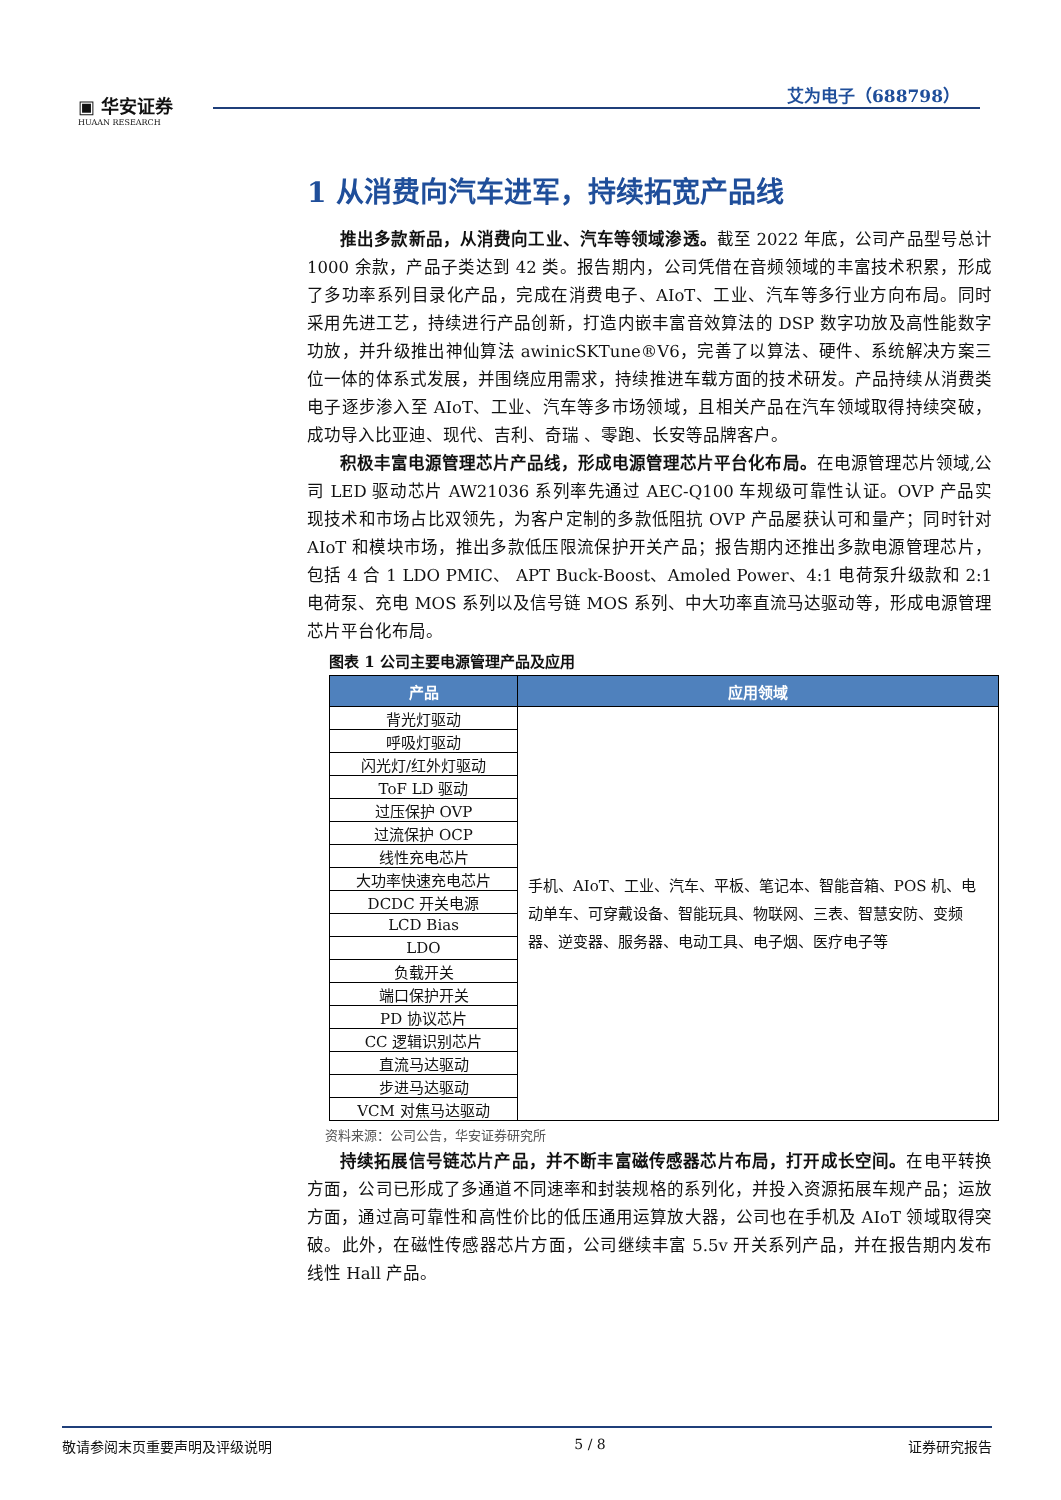▣ 华安证券
HUAAN RESEARCH
艾为电子（688798）
1 从消费向汽车进军，持续拓宽产品线
推出多款新品，从消费向工业、汽车等领域渗透。截至 2022 年底，公司产品型号总计 1000 余款，产品子类达到 42 类。报告期内，公司凭借在音频领域的丰富技术积累，形成了多功率系列目录化产品，完成在消费电子、AIoT、工业、汽车等多行业方向布局。同时采用先进工艺，持续进行产品创新，打造内嵌丰富音效算法的 DSP 数字功放及高性能数字功放，并升级推出神仙算法 awinicSKTune®V6，完善了以算法、硬件、系统解决方案三位一体的体系式发展，并围绕应用需求，持续推进车载方面的技术研发。产品持续从消费类电子逐步渗入至 AIoT、工业、汽车等多市场领域，且相关产品在汽车领域取得持续突破，成功导入比亚迪、现代、吉利、奇瑞 、零跑、长安等品牌客户。
积极丰富电源管理芯片产品线，形成电源管理芯片平台化布局。在电源管理芯片领域,公司 LED 驱动芯片 AW21036 系列率先通过 AEC-Q100 车规级可靠性认证。OVP 产品实现技术和市场占比双领先，为客户定制的多款低阻抗 OVP 产品屡获认可和量产；同时针对 AIoT 和模块市场，推出多款低压限流保护开关产品；报告期内还推出多款电源管理芯片，包括 4 合 1 LDO PMIC、 APT Buck-Boost、Amoled Power、4:1 电荷泵升级款和 2:1 电荷泵、充电 MOS 系列以及信号链 MOS 系列、中大功率直流马达驱动等，形成电源管理芯片平台化布局。
图表 1 公司主要电源管理产品及应用
| 产品 | 应用领域 |
| --- | --- |
| 背光灯驱动 | 手机、AIoT、工业、汽车、平板、笔记本、智能音箱、POS 机、电动单车、可穿戴设备、智能玩具、物联网、三表、智慧安防、变频器、逆变器、服务器、电动工具、电子烟、医疗电子等 |
| 呼吸灯驱动 | |
| 闪光灯/红外灯驱动 | |
| ToF LD 驱动 | |
| 过压保护 OVP | |
| 过流保护 OCP | |
| 线性充电芯片 | |
| 大功率快速充电芯片 | |
| DCDC 开关电源 | |
| LCD Bias | |
| LDO | |
| 负载开关 | |
| 端口保护开关 | |
| PD 协议芯片 | |
| CC 逻辑识别芯片 | |
| 直流马达驱动 | |
| 步进马达驱动 | |
| VCM 对焦马达驱动 | |
资料来源：公司公告，华安证券研究所
持续拓展信号链芯片产品，并不断丰富磁传感器芯片布局，打开成长空间。在电平转换方面，公司已形成了多通道不同速率和封装规格的系列化，并投入资源拓展车规产品；运放方面，通过高可靠性和高性价比的低压通用运算放大器，公司也在手机及 AIoT 领域取得突破。此外，在磁性传感器芯片方面，公司继续丰富 5.5v 开关系列产品，并在报告期内发布线性 Hall 产品。
敬请参阅末页重要声明及评级说明 5 / 8 证券研究报告